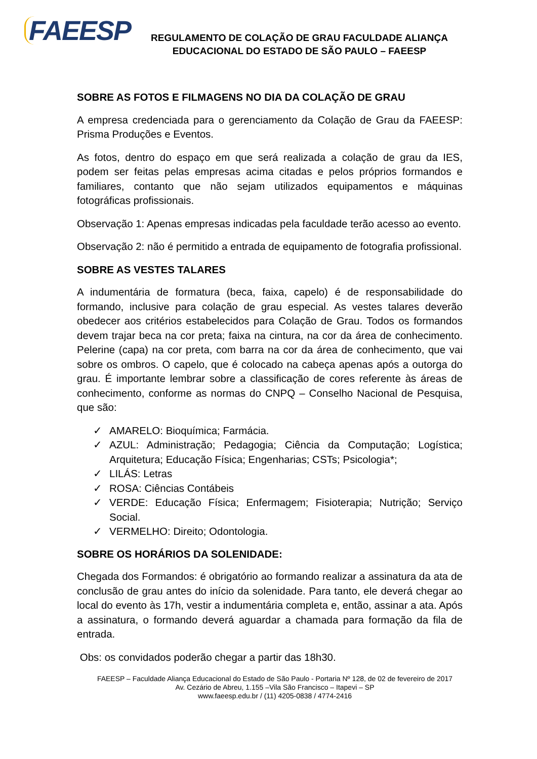FAEESP
REGULAMENTO DE COLAÇÃO DE GRAU FACULDADE ALIANÇA
EDUCACIONAL DO ESTADO DE SÃO PAULO – FAEESP
SOBRE AS FOTOS E FILMAGENS NO DIA DA COLAÇÃO DE GRAU
A empresa credenciada para o gerenciamento da Colação de Grau da FAEESP: Prisma Produções e Eventos.
As fotos, dentro do espaço em que será realizada a colação de grau da IES, podem ser feitas pelas empresas acima citadas e pelos próprios formandos e familiares, contanto que não sejam utilizados equipamentos e máquinas fotográficas profissionais.
Observação 1: Apenas empresas indicadas pela faculdade terão acesso ao evento.
Observação 2: não é permitido a entrada de equipamento de fotografia profissional.
SOBRE AS VESTES TALARES
A indumentária de formatura (beca, faixa, capelo) é de responsabilidade do formando, inclusive para colação de grau especial. As vestes talares deverão obedecer aos critérios estabelecidos para Colação de Grau. Todos os formandos devem trajar beca na cor preta; faixa na cintura, na cor da área de conhecimento. Pelerine (capa) na cor preta, com barra na cor da área de conhecimento, que vai sobre os ombros. O capelo, que é colocado na cabeça apenas após a outorga do grau. É importante lembrar sobre a classificação de cores referente às áreas de conhecimento, conforme as normas do CNPQ – Conselho Nacional de Pesquisa, que são:
✓ AMARELO: Bioquímica; Farmácia.
✓ AZUL: Administração; Pedagogia; Ciência da Computação; Logística; Arquitetura; Educação Física; Engenharias; CSTs; Psicologia*;
✓ LILÁS: Letras
✓ ROSA: Ciências Contábeis
✓ VERDE: Educação Física; Enfermagem; Fisioterapia; Nutrição; Serviço Social.
✓ VERMELHO: Direito; Odontologia.
SOBRE OS HORÁRIOS DA SOLENIDADE:
Chegada dos Formandos: é obrigatório ao formando realizar a assinatura da ata de conclusão de grau antes do início da solenidade. Para tanto, ele deverá chegar ao local do evento às 17h, vestir a indumentária completa e, então, assinar a ata. Após a assinatura, o formando deverá aguardar a chamada para formação da fila de entrada.
Obs: os convidados poderão chegar a partir das 18h30.
FAEESP – Faculdade Aliança Educacional do Estado de São Paulo - Portaria Nº 128, de 02 de fevereiro de 2017
Av. Cezário de Abreu, 1.155 –Vila São Francisco – Itapevi – SP
www.faeesp.edu.br / (11) 4205-0838 / 4774-2416